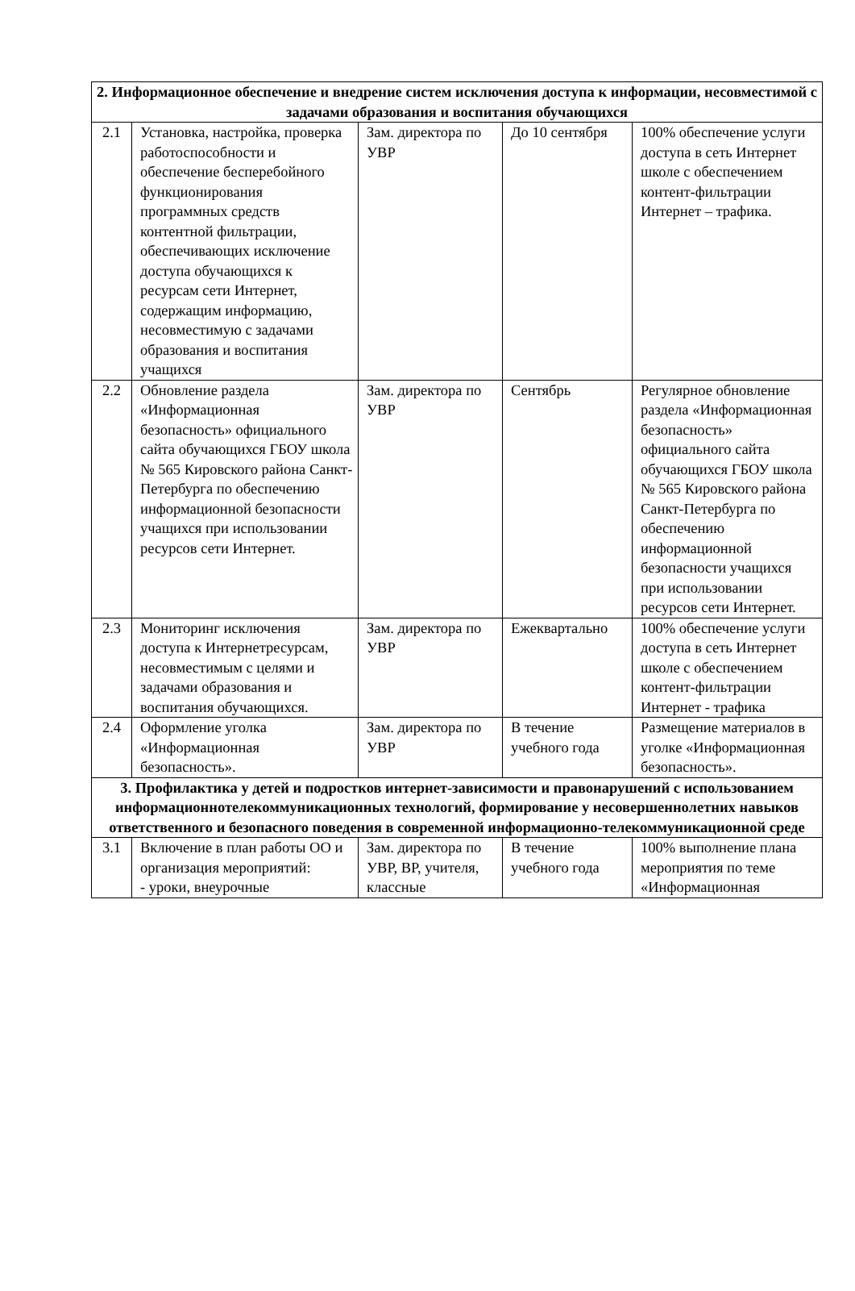| 2. Информационное обеспечение и внедрение систем исключения доступа к информации, несовместимой с задачами образования и воспитания обучающихся | | | | |
| 2.1 | Установка, настройка, проверка работоспособности и обеспечение бесперебойного функционирования программных средств контентной фильтрации, обеспечивающих исключение доступа обучающихся к ресурсам сети Интернет, содержащим информацию, несовместимую с задачами образования и воспитания учащихся | Зам. директора по УВР | До 10 сентября | 100% обеспечение услуги доступа в сеть Интернет школе с обеспечением контент-фильтрации Интернет – трафика. |
| 2.2 | Обновление раздела «Информационная безопасность» официального сайта обучающихся ГБОУ школа № 565 Кировского района Санкт-Петербурга по обеспечению информационной безопасности учащихся при использовании ресурсов сети Интернет. | Зам. директора по УВР | Сентябрь | Регулярное обновление раздела «Информационная безопасность» официального сайта обучающихся ГБОУ школа № 565 Кировского района Санкт-Петербурга по обеспечению информационной безопасности учащихся при использовании ресурсов сети Интернет. |
| 2.3 | Мониторинг исключения доступа к Интернетресурсам, несовместимым с целями и задачами образования и воспитания обучающихся. | Зам. директора по УВР | Ежеквартально | 100% обеспечение услуги доступа в сеть Интернет школе с обеспечением контент-фильтрации Интернет - трафика |
| 2.4 | Оформление уголка «Информационная безопасность». | Зам. директора по УВР | В течение учебного года | Размещение материалов в уголке «Информационная безопасность». |
| 3. Профилактика у детей и подростков интернет-зависимости и правонарушений с использованием информационнотелекоммуникационных технологий, формирование у несовершеннолетних навыков ответственного и безопасного поведения в современной информационно-телекоммуникационной среде | | | | |
| 3.1 | Включение в план работы ОО и организация мероприятий: - уроки, внеурочные | Зам. директора по УВР, ВР, учителя, классные | В течение учебного года | 100% выполнение плана мероприятия по теме «Информационная |